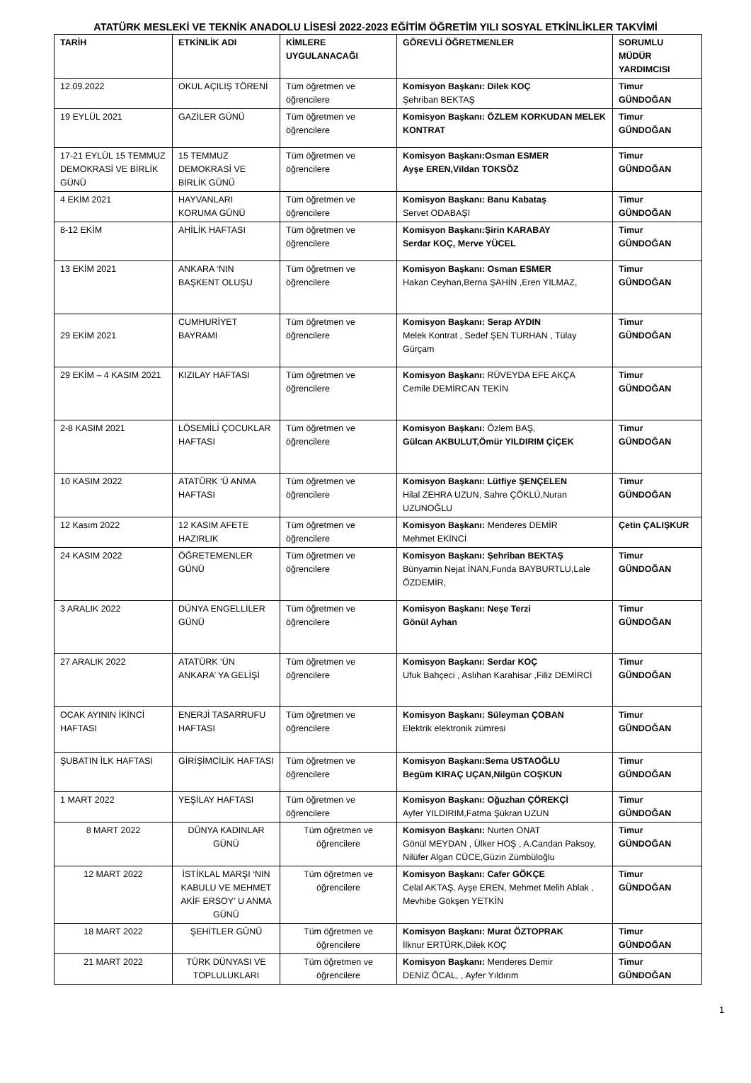ATATÜRK MESLEKİ VE TEKNİK ANADOLU LİSESİ 2022-2023 EĞİTİM ÖĞRETİM YILI SOSYAL ETKİNLİKLER TAKVİMİ
| TARİH | ETKİNLİK ADI | KİMLERE UYGULANACAĞI | GÖREVLİ ÖĞRETMENLER | SORUMLU MÜDÜR YARDIMCISI |
| --- | --- | --- | --- | --- |
| 12.09.2022 | OKUL AÇILIŞ TÖRENİ | Tüm öğretmen ve öğrencilere | Komisyon Başkanı: Dilek KOÇ Şehriban BEKTAŞ | Timur GÜNDOĞAN |
| 19 EYLÜL 2021 | GAZİLER GÜNÜ | Tüm öğretmen ve öğrencilere | Komisyon Başkanı: ÖZLEM KORKUDAN MELEK KONTRAT | Timur GÜNDOĞAN |
| 17-21 EYLÜL 15 TEMMUZ DEMOKRASİ VE BİRLİK GÜNÜ | 15 TEMMUZ DEMOKRASİ VE BİRLİK GÜNÜ | Tüm öğretmen ve öğrencilere | Komisyon Başkanı:Osman ESMER Ayşe EREN,Vildan TOKSÖZ | Timur GÜNDOĞAN |
| 4 EKİM 2021 | HAYVANLARI KORUMA GÜNÜ | Tüm öğretmen ve öğrencilere | Komisyon Başkanı: Banu Kabataş Servet ODABAŞI | Timur GÜNDOĞAN |
| 8-12 EKİM | AHİLİK HAFTASI | Tüm öğretmen ve öğrencilere | Komisyon Başkanı:Şirin KARABAY Serdar KOÇ, Merve YÜCEL | Timur GÜNDOĞAN |
| 13 EKİM 2021 | ANKARA ‘NIN BAŞKENT OLUŞU | Tüm öğretmen ve öğrencilere | Komisyon Başkanı: Osman ESMER Hakan Ceyhan,Berna ŞAHİN ,Eren YILMAZ, | Timur GÜNDOĞAN |
| 29 EKİM 2021 | CUMHURİYET BAYRAMI | Tüm öğretmen ve öğrencilere | Komisyon Başkanı: Serap AYDIN Melek Kontrat , Sedef ŞEN TURHAN , Tülay Gürçam | Timur GÜNDOĞAN |
| 29 EKİM – 4 KASIM 2021 | KIZILAY HAFTASI | Tüm öğretmen ve öğrencilere | Komisyon Başkanı: RÜVEYDA EFE AKÇA Cemile DEMİRCAN TEKİN | Timur GÜNDOĞAN |
| 2-8 KASIM 2021 | LÖSEMİLİ ÇOCUKLAR HAFTASI | Tüm öğretmen ve öğrencilere | Komisyon Başkanı: Özlem BAŞ, Gülcan AKBULUT,Ömür YILDIRIM ÇİÇEK | Timur GÜNDOĞAN |
| 10 KASIM 2022 | ATATÜRK ‘Ü ANMA HAFTASI | Tüm öğretmen ve öğrencilere | Komisyon Başkanı: Lütfiye ŞENÇELEN Hilal ZEHRA UZUN, Sahre ÇÖKLÜ,Nuran UZUNOĞLU | Timur GÜNDOĞAN |
| 12 Kasım 2022 | 12 KASIM AFETE HAZIRLIK | Tüm öğretmen ve öğrencilere | Komisyon Başkanı: Menderes DEMİR Mehmet EKİNCİ | Çetin ÇALIŞKUR |
| 24 KASIM 2022 | ÖĞRETEMENLER GÜNÜ | Tüm öğretmen ve öğrencilere | Komisyon Başkanı: Şehriban BEKTAŞ Bünyamin Nejat İNAN,Funda BAYBURTLU,Lale ÖZDEMİR, | Timur GÜNDOĞAN |
| 3 ARALIK 2022 | DÜNYA ENGELLİLER GÜNÜ | Tüm öğretmen ve öğrencilere | Komisyon Başkanı: Neşe Terzi Gönül Ayhan | Timur GÜNDOĞAN |
| 27 ARALIK 2022 | ATATÜRK ‘ÜN ANKARA’ YA GELİŞİ | Tüm öğretmen ve öğrencilere | Komisyon Başkanı: Serdar KOÇ Ufuk Bahçeci , Aslıhan Karahisar ,Filiz DEMİRCİ | Timur GÜNDOĞAN |
| OCAK AYININ İKİNCİ HAFTASI | ENERJİ TASARRUFU HAFTASI | Tüm öğretmen ve öğrencilere | Komisyon Başkanı: Süleyman ÇOBAN Elektrik elektronik zümresi | Timur GÜNDOĞAN |
| ŞUBATIN İLK HAFTASI | GİRİŞİMCİLİK HAFTASI | Tüm öğretmen ve öğrencilere | Komisyon Başkanı:Sema USTAOĞLU Begüm KIRAÇ UÇAN,Nilgün COŞKUN | Timur GÜNDOĞAN |
| 1 MART 2022 | YEŞİLAY HAFTASI | Tüm öğretmen ve öğrencilere | Komisyon Başkanı: Oğuzhan ÇÖREKÇİ Ayfer YILDIRIM,Fatma Şükran UZUN | Timur GÜNDOĞAN |
| 8 MART 2022 | DÜNYA KADINLAR GÜNÜ | Tüm öğretmen ve öğrencilere | Komisyon Başkanı: Nurten ONAT Gönül MEYDAN , Ülker HOŞ , A.Candan Paksoy, Nilüfer Algan CÜCE,Güzin Zümbüloğlu | Timur GÜNDOĞAN |
| 12 MART 2022 | İSTİKLAL MARŞI ‘NIN KABULU VE MEHMET AKİF ERSOY’ U ANMA GÜNÜ | Tüm öğretmen ve öğrencilere | Komisyon Başkanı: Cafer GÖKÇE Celal AKTAŞ, Ayşe EREN, Mehmet Melih Ablak , Mevhibe Gökşen YETKİN | Timur GÜNDOĞAN |
| 18 MART 2022 | ŞEHİTLER GÜNÜ | Tüm öğretmen ve öğrencilere | Komisyon Başkanı: Murat ÖZTOPRAK İlknur ERTÜRK,Dilek KOÇ | Timur GÜNDOĞAN |
| 21 MART 2022 | TÜRK DÜNYASI VE TOPLULUKLARI | Tüm öğretmen ve öğrencilere | Komisyon Başkanı: Menderes Demir DENİZ ÖCAL, , Ayfer Yıldırım | Timur GÜNDOĞAN |
1